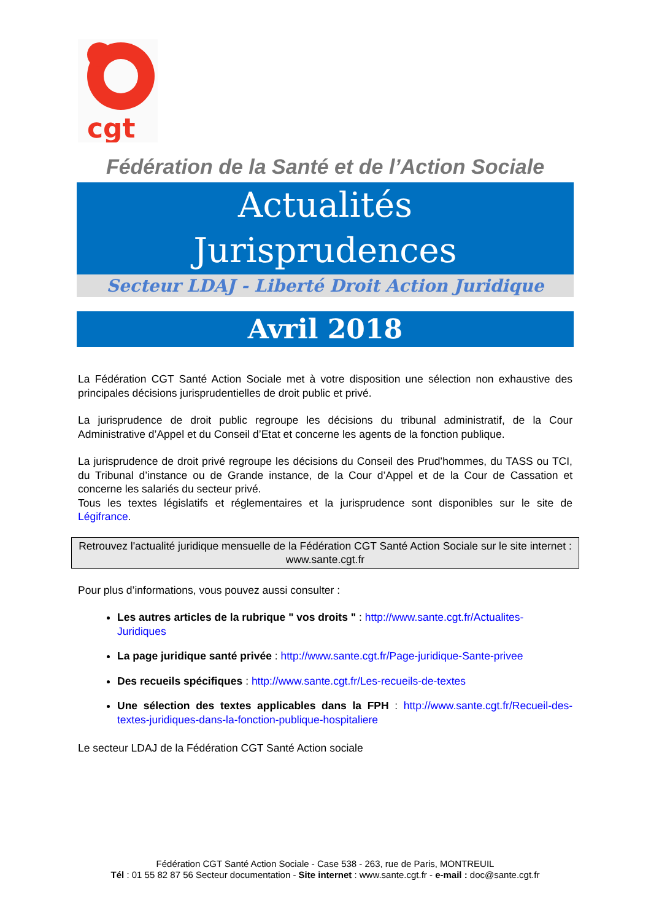cgt
Fédération de la Santé et de l’Action Sociale
Actualités
Jurisprudences
Secteur LDAJ - Liberté Droit Action Juridique
Avril 2018
La Fédération CGT Santé Action Sociale met à votre disposition une sélection non exhaustive des principales décisions jurisprudentielles de droit public et privé.
La jurisprudence de droit public regroupe les décisions du tribunal administratif, de la Cour Administrative d’Appel et du Conseil d’Etat et concerne les agents de la fonction publique.
La jurisprudence de droit privé regroupe les décisions du Conseil des Prud’hommes, du TASS ou TCI, du Tribunal d’instance ou de Grande instance, de la Cour d’Appel et de la Cour de Cassation et concerne les salariés du secteur privé.
Tous les textes législatifs et réglementaires et la jurisprudence sont disponibles sur le site de Légifrance.
Retrouvez l'actualité juridique mensuelle de la Fédération CGT Santé Action Sociale sur le site internet : www.sante.cgt.fr
Pour plus d’informations, vous pouvez aussi consulter :
Les autres articles de la rubrique " vos droits " : http://www.sante.cgt.fr/Actualites-Juridiques
La page juridique santé privée : http://www.sante.cgt.fr/Page-juridique-Sante-privee
Des recueils spécifiques : http://www.sante.cgt.fr/Les-recueils-de-textes
Une sélection des textes applicables dans la FPH : http://www.sante.cgt.fr/Recueil-des-textes-juridiques-dans-la-fonction-publique-hospitaliere
Le secteur LDAJ de la Fédération CGT Santé Action sociale
Fédération CGT Santé Action Sociale - Case 538 - 263, rue de Paris, MONTREUIL
Tél : 01 55 82 87 56 Secteur documentation - Site internet : www.sante.cgt.fr - e-mail : doc@sante.cgt.fr